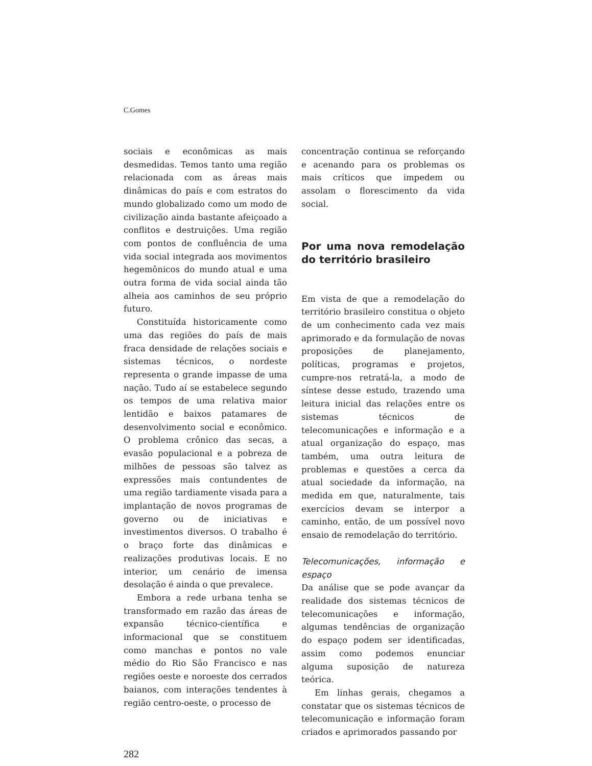C.Gomes
sociais e econômicas as mais desmedidas. Temos tanto uma região relacionada com as áreas mais dinâmicas do país e com estratos do mundo globalizado como um modo de civilização ainda bastante afeiçoado a conflitos e destruições. Uma região com pontos de confluência de uma vida social integrada aos movimentos hegemônicos do mundo atual e uma outra forma de vida social ainda tão alheia aos caminhos de seu próprio futuro.
Constituída historicamente como uma das regiões do país de mais fraca densidade de relações sociais e sistemas técnicos, o nordeste representa o grande impasse de uma nação. Tudo aí se estabelece segundo os tempos de uma relativa maior lentidão e baixos patamares de desenvolvimento social e econômico. O problema crônico das secas, a evasão populacional e a pobreza de milhões de pessoas são talvez as expressões mais contundentes de uma região tardiamente visada para a implantação de novos programas de governo ou de iniciativas e investimentos diversos. O trabalho é o braço forte das dinâmicas e realizações produtivas locais. E no interior, um cenário de imensa desolação é ainda o que prevalece.
Embora a rede urbana tenha se transformado em razão das áreas de expansão técnico-científica e informacional que se constituem como manchas e pontos no vale médio do Rio São Francisco e nas regiões oeste e noroeste dos cerrados baianos, com interações tendentes à região centro-oeste, o processo de
concentração continua se reforçando e acenando para os problemas os mais críticos que impedem ou assolam o florescimento da vida social.
Por uma nova remodelação do território brasileiro
Em vista de que a remodelação do território brasileiro constitua o objeto de um conhecimento cada vez mais aprimorado e da formulação de novas proposições de planejamento, políticas, programas e projetos, cumpre-nos retratá-la, a modo de síntese desse estudo, trazendo uma leitura inicial das relações entre os sistemas técnicos de telecomunicações e informação e a atual organização do espaço, mas também, uma outra leitura de problemas e questões a cerca da atual sociedade da informação, na medida em que, naturalmente, tais exercícios devam se interpor a caminho, então, de um possível novo ensaio de remodelação do território.
Telecomunicações, informação e espaço
Da análise que se pode avançar da realidade dos sistemas técnicos de telecomunicações e informação, algumas tendências de organização do espaço podem ser identificadas, assim como podemos enunciar alguma suposição de natureza teórica.
Em linhas gerais, chegamos a constatar que os sistemas técnicos de telecomunicação e informação foram criados e aprimorados passando por
282